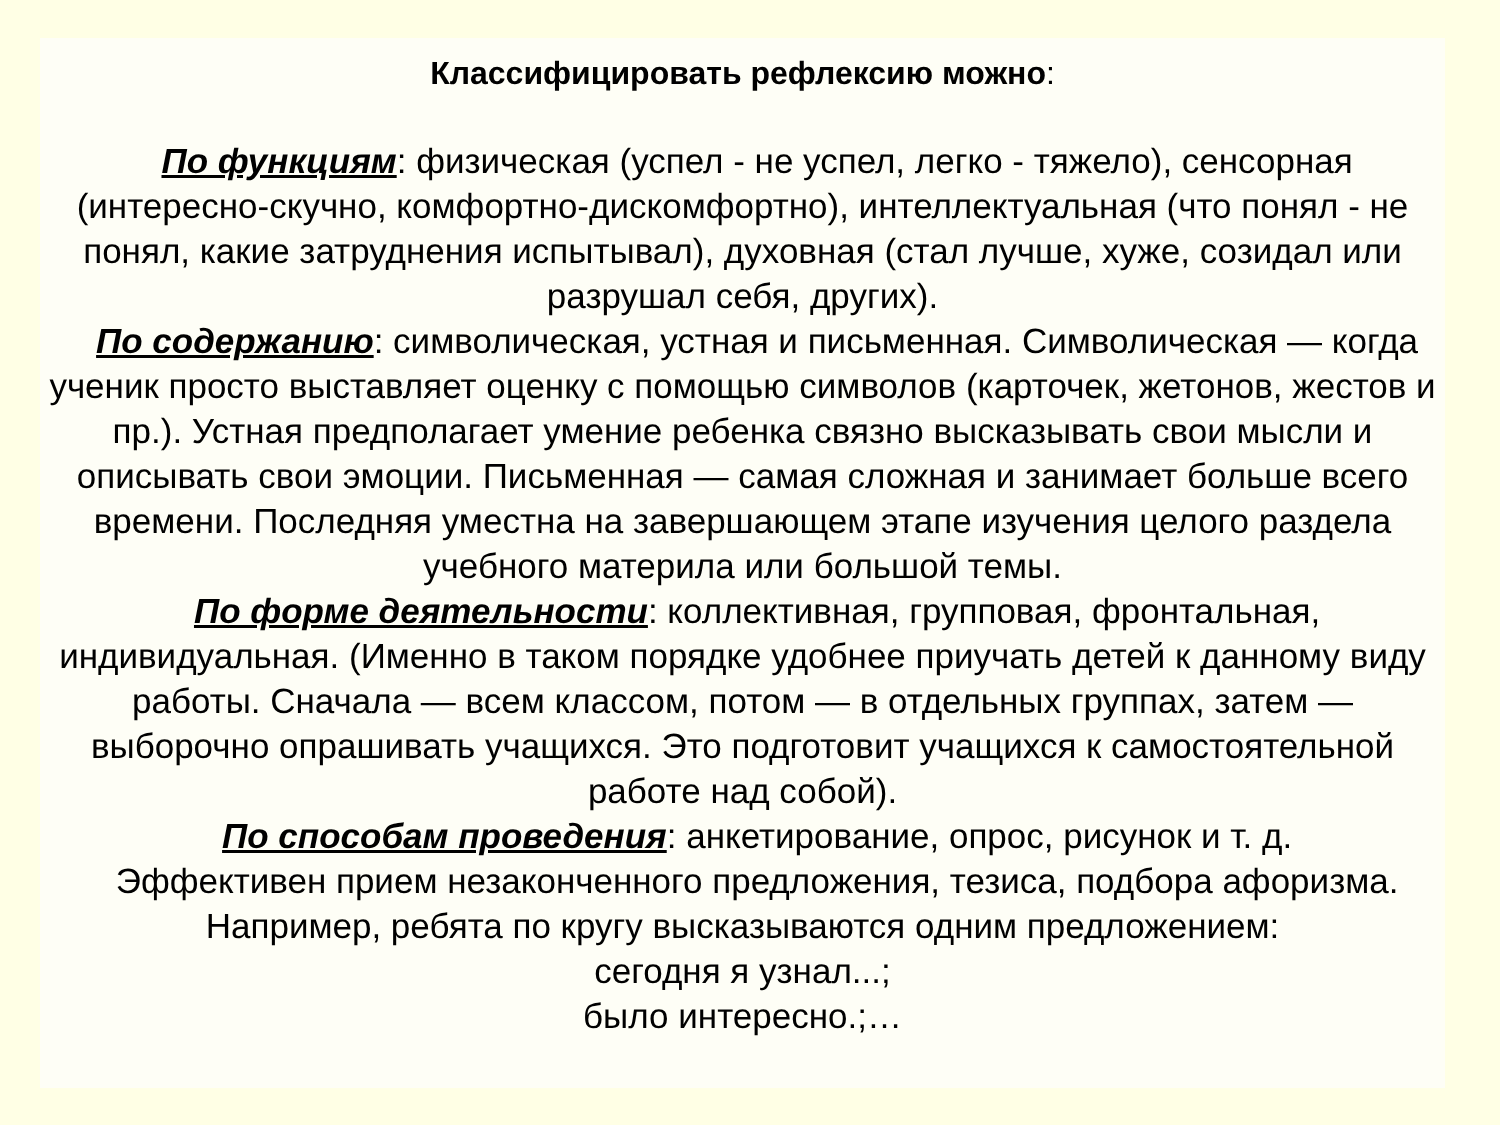Классифицировать рефлексию можно:
По функциям: физическая (успел - не успел, легко - тяжело), сенсорная (интересно-скучно, комфортно-дискомфортно), интеллектуальная (что понял - не понял, какие затруднения испытывал), духовная (стал лучше, хуже, созидал или разрушал себя, других).
По содержанию: символическая, устная и письменная. Символическая — когда ученик просто выставляет оценку с помощью символов (карточек, жетонов, жестов и пр.). Устная предполагает умение ребенка связно высказывать свои мысли и описывать свои эмоции. Письменная — самая сложная и занимает больше всего времени. Последняя уместна на завершающем этапе изучения целого раздела учебного материла или большой темы.
По форме деятельности: коллективная, групповая, фронтальная, индивидуальная. (Именно в таком порядке удобнее приучать детей к данному виду работы. Сначала — всем классом, потом — в отдельных группах, затем — выборочно опрашивать учащихся. Это подготовит учащихся к самостоятельной работе над собой).
По способам проведения: анкетирование, опрос, рисунок и т. д.
Эффективен прием незаконченного предложения, тезиса, подбора афоризма. Например, ребята по кругу высказываются одним предложением:
сегодня я узнал...;
было интересно.;…